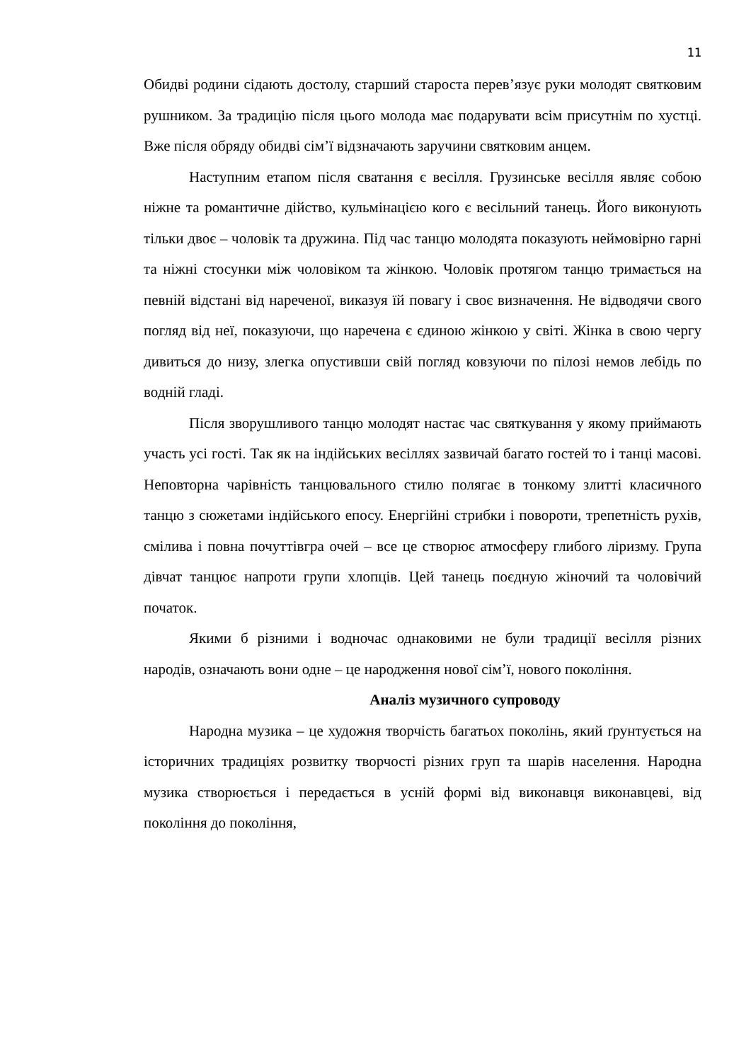11
Обидві родини сідають достолу, старший староста перев’язує руки молодят святковим рушником. За традицію після цього молода має подарувати всім присутнім по хустці. Вже після обряду обидві сім’ї відзначають заручини святковим анцем.
Наступним етапом після сватання є весілля. Грузинське весілля являє собою ніжне та романтичне дійство, кульмінацією кого є весільний танець. Його виконують тільки двоє – чоловік та дружина. Під час танцю молодята показують неймовірно гарні та ніжні стосунки між чоловіком та жінкою. Чоловік протягом танцю тримається на певній відстані від нареченої, виказуя їй повагу і своє визначення. Не відводячи свого погляд від неї, показуючи, що наречена є єдиною жінкою у світі. Жінка в свою чергу дивиться до низу, злегка опустивши свій погляд ковзуючи по пілозі немов лебідь по водній гладі.
Після зворушливого танцю молодят настає час святкування у якому приймають участь усі гості. Так як на індійських весіллях зазвичай багато гостей то і танці масові. Неповторна чарівність танцювального стилю полягає в тонкому злитті класичного танцю з сюжетами індійського епосу. Енергійні стрибки і повороти, трепетність рухів, смілива і повна почуттівгра очей – все це створює атмосферу глибого ліризму. Група дівчат танцює напроти групи хлопців. Цей танець поєдную жіночий та чоловічий початок.
Якими б різними і водночас однаковими не були традиції весілля різних народів, означають вони одне – це народження нової сім’ї, нового покоління.
Аналіз музичного супроводу
Народна музика – це художня творчість багатьох поколінь, який ґрунтується на історичних традиціях розвитку творчості різних груп та шарів населення. Народна музика створюється і передається в усній формі від виконавця виконавцеві, від покоління до покоління,